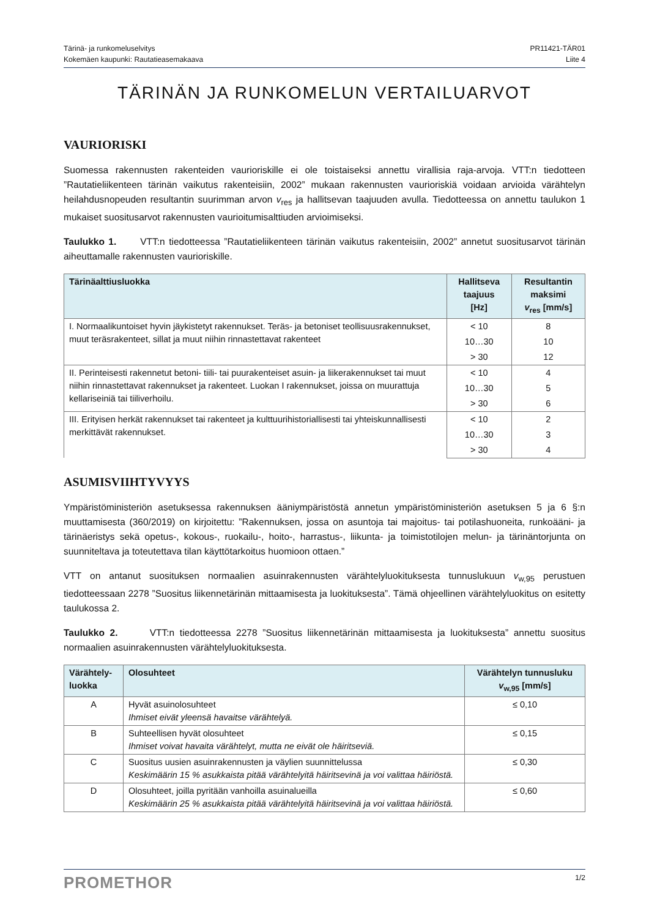Tärinä- ja runkomeluselvitys
Kokemäen kaupunki: Rautatieasemakaava
PR11421-TÄR01
Liite 4
TÄRINÄN JA RUNKOMELUN VERTAILUARVOT
VAURIORISKI
Suomessa rakennusten rakenteiden vaurioriskille ei ole toistaiseksi annettu virallisia raja-arvoja. VTT:n tiedotteen ”Rautatieliikenteen tärinän vaikutus rakenteisiin, 2002” mukaan rakennusten vaurioriskiä voidaan arvioida värähtelyn heilahdusnopeuden resultantin suurimman arvon v<sub>res</sub> ja hallitsevan taajuuden avulla. Tiedotteessa on annettu taulukon 1 mukaiset suositusarvot rakennusten vaurioitumisalttiuden arvioimiseksi.
Taulukko 1. VTT:n tiedotteessa ”Rautatieliikenteen tärinän vaikutus rakenteisiin, 2002” annetut suositusarvot tärinän aiheuttamalle rakennusten vaurioriskille.
| Tärinäalttiusluokka | Hallitseva taajuus [Hz] | Resultantin maksimi v<sub>res</sub> [mm/s] |
| --- | --- | --- |
| I. Normaalikuntoiset hyvin jäykistetyt rakennukset. Teräs- ja betoniset teollisuusrakennukset, muut teräsrakenteet, sillat ja muut niihin rinnastettavat rakenteet | < 10 | 8 |
| | 10…30 | 10 |
| | > 30 | 12 |
| II. Perinteisesti rakennetut betoni- tiili- tai puurakenteiset asuin- ja liikerakennukset tai muut niihin rinnastettavat rakennukset ja rakenteet. Luokan I rakennukset, joissa on muurattuja kellariseiniä tai tiiliverhoilu. | < 10 | 4 |
| | 10…30 | 5 |
| | > 30 | 6 |
| III. Erityisen herkät rakennukset tai rakenteet ja kulttuurihistoriallisesti tai yhteiskunnallisesti merkittävät rakennukset. | < 10 | 2 |
| | 10…30 | 3 |
| | > 30 | 4 |
ASUMISVIIHTYVYYS
Ympäristöministeriön asetuksessa rakennuksen ääniympäristöstä annetun ympäristöministeriön asetuksen 5 ja 6 §:n muuttamisesta (360/2019) on kirjoitettu: ”Rakennuksen, jossa on asuntoja tai majoitus- tai potilashuoneita, runkoääni- ja tärinäeristys sekä opetus-, kokous-, ruokailu-, hoito-, harrastus-, liikunta- ja toimistotilojen melun- ja tärinäntorjunta on suunniteltava ja toteutettava tilan käyttötarkoitus huomioon ottaen.”
VTT on antanut suosituksen normaalien asuinrakennusten värähtelyluokituksesta tunnuslukuun v<sub>w,95</sub> perustuen tiedotteessaan 2278 ”Suositus liikennetärinän mittaamisesta ja luokituksesta”. Tämä ohjeellinen värähtelyluokitus on esitetty taulukossa 2.
Taulukko 2. VTT:n tiedotteessa 2278 ”Suositus liikennetärinän mittaamisesta ja luokituksesta” annettu suositus normaalien asuinrakennusten värähtelyluokituksesta.
| Värähtely- luokka | Olosuhteet | Värähtelyn tunnusluku v<sub>w,95</sub> [mm/s] |
| --- | --- | --- |
| A | Hyvät asuinolosuhteet Ihmiset eivät yleensä havaitse värähtelyä. | ≤ 0,10 |
| B | Suhteellisen hyvät olosuhteet Ihmiset voivat havaita värähtelyt, mutta ne eivät ole häiritseviä. | ≤ 0,15 |
| C | Suositus uusien asuinrakennusten ja väylien suunnittelussa Keskimäärin 15 % asukkaista pitää värähtelyitä häiritsevinä ja voi valittaa häiriöstä. | ≤ 0,30 |
| D | Olosuhteet, joilla pyritään vanhoilla asuinalueilla Keskimäärin 25 % asukkaista pitää värähtelyitä häiritsevinä ja voi valittaa häiriöstä. | ≤ 0,60 |
PROMETHOR
1/2